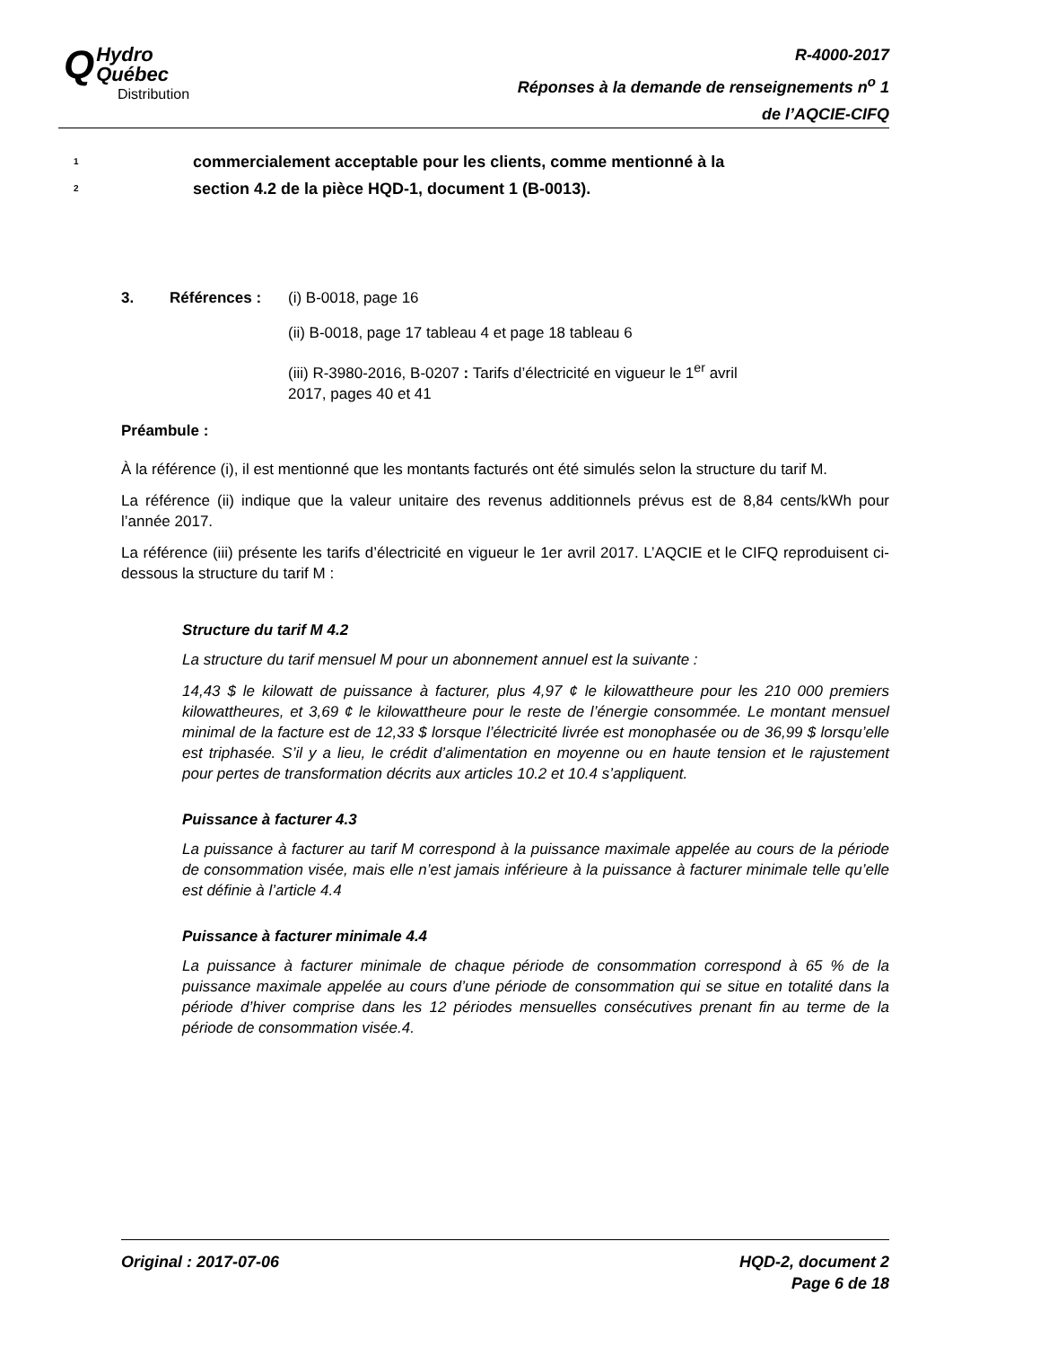QHydro
Québec
Distribution
R-4000-2017
Réponses à la demande de renseignements n<sup>o</sup> 1
de l’AQCIE-CIFQ
1 commercialement acceptable pour les clients, comme mentionné à la
2 section 4.2 de la pièce HQD-1, document 1 (B-0013).
3. Références : (i) B-0018, page 16
(ii) B-0018, page 17 tableau 4 et page 18 tableau 6
(iii) R-3980-2016, B-0207 : Tarifs d’électricité en vigueur le 1<sup>er</sup> avril
2017, pages 40 et 41
Préambule :
À la référence (i), il est mentionné que les montants facturés ont été simulés selon la structure du tarif M.
La référence (ii) indique que la valeur unitaire des revenus additionnels prévus est de 8,84 cents/kWh pour l’année 2017.
La référence (iii) présente les tarifs d’électricité en vigueur le 1er avril 2017. L’AQCIE et le CIFQ reproduisent ci-dessous la structure du tarif M :
Structure du tarif M 4.2
La structure du tarif mensuel M pour un abonnement annuel est la suivante :
14,43 $ le kilowatt de puissance à facturer, plus 4,97 ¢ le kilowattheure pour les 210 000 premiers kilowattheures, et 3,69 ¢ le kilowattheure pour le reste de l’énergie consommée. Le montant mensuel minimal de la facture est de 12,33 $ lorsque l’électricité livrée est monophasée ou de 36,99 $ lorsqu’elle est triphasée. S’il y a lieu, le crédit d’alimentation en moyenne ou en haute tension et le rajustement pour pertes de transformation décrits aux articles 10.2 et 10.4 s’appliquent.
Puissance à facturer 4.3
La puissance à facturer au tarif M correspond à la puissance maximale appelée au cours de la période de consommation visée, mais elle n’est jamais inférieure à la puissance à facturer minimale telle qu’elle est définie à l’article 4.4
Puissance à facturer minimale 4.4
La puissance à facturer minimale de chaque période de consommation correspond à 65 % de la puissance maximale appelée au cours d’une période de consommation qui se situe en totalité dans la période d’hiver comprise dans les 12 périodes mensuelles consécutives prenant fin au terme de la période de consommation visée.4.
Original : 2017-07-06 HQD-2, document 2
Page 6 de 18